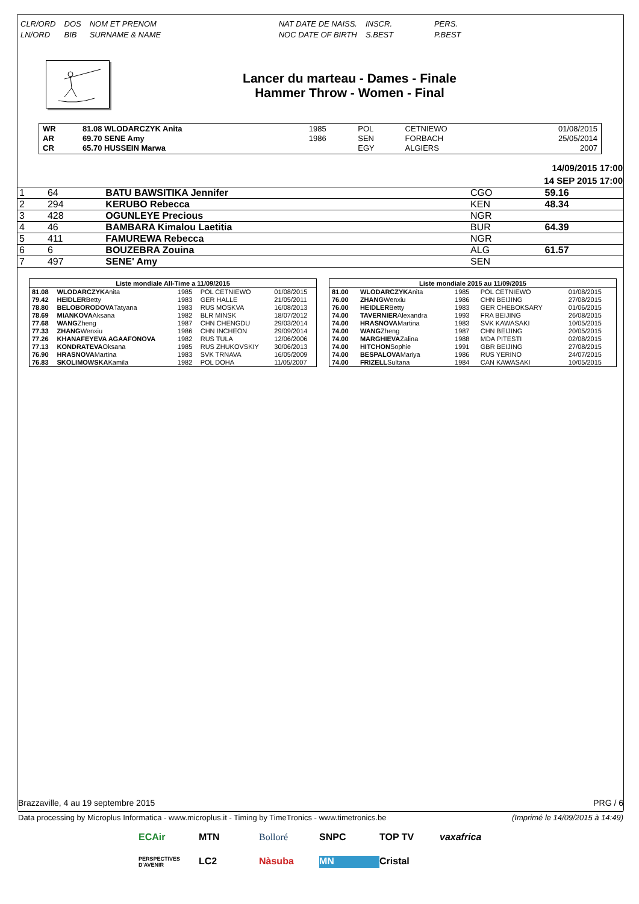| CLR/ORD | DOS | NOM ET PRENOM | NAT DATE DE NAISS. | INSCR. | PERS. |
| LN/ORD | BIB | SURNAME & NAME | NOC DATE OF BIRTH | S.BEST | P.BEST |
Lancer du marteau - Dames - Finale
Hammer Throw - Women - Final
| WR | 81.08 WLODARCZYK Anita | 1985 | POL | CETNIEWO | 01/08/2015 |
| AR | 69.70 SENE Amy | 1986 | SEN | FORBACH | 25/05/2014 |
| CR | 65.70 HUSSEIN Marwa | | EGY | ALGIERS | 2007 |
14/09/2015 17:00
14 SEP 2015 17:00
| 1 | 64 | BATU BAWSITIKA Jennifer | CGO | 59.16 |
| 2 | 294 | KERUBO Rebecca | KEN | 48.34 |
| 3 | 428 | OGUNLEYE Precious | NGR | |
| 4 | 46 | BAMBARA Kimalou Laetitia | BUR | 64.39 |
| 5 | 411 | FAMUREWA Rebecca | NGR | |
| 6 | 6 | BOUZEBRA Zouina | ALG | 61.57 |
| 7 | 497 | SENE' Amy | SEN | |
| Liste mondiale All-Time a 11/09/2015 | | | | |
| --- | --- | --- | --- | --- |
| 81.08 | WLODARCZYK Anita | 1985 | POL CETNIEWO | 01/08/2015 |
| 79.42 | HEIDLER Betty | 1983 | GER HALLE | 21/05/2011 |
| 78.80 | BELOBORODOVA Tatyana | 1983 | RUS MOSKVA | 16/08/2013 |
| 78.69 | MIANKOVA Aksana | 1982 | BLR MINSK | 18/07/2012 |
| 77.68 | WANG Zheng | 1987 | CHN CHENGDU | 29/03/2014 |
| 77.33 | ZHANG Wenxiu | 1986 | CHN INCHEON | 29/09/2014 |
| 77.26 | KHANAFEYEVA AGAAFONOVA | 1982 | RUS TULA | 12/06/2006 |
| 77.13 | KONDRATEVA Oksana | 1985 | RUS ZHUKOVSKIY | 30/06/2013 |
| 76.90 | HRASNOVA Martina | 1983 | SVK TRNAVA | 16/05/2009 |
| 76.83 | SKOLIMOWSKA Kamila | 1982 | POL DOHA | 11/05/2007 |
| Liste mondiale 2015 au 11/09/2015 | | | | |
| --- | --- | --- | --- | --- |
| 81.00 | WLODARCZYK Anita | 1985 | POL CETNIEWO | 01/08/2015 |
| 76.00 | ZHANG Wenxiu | 1986 | CHN BEIJING | 27/08/2015 |
| 76.00 | HEIDLER Betty | 1983 | GER CHEBOKSARY | 01/06/2015 |
| 74.00 | TAVERNIER Alexandra | 1993 | FRA BEIJING | 26/08/2015 |
| 74.00 | HRASNOVA Martina | 1983 | SVK KAWASAKI | 10/05/2015 |
| 74.00 | WANG Zheng | 1987 | CHN BEIJING | 20/05/2015 |
| 74.00 | MARGHIEVA Zalina | 1988 | MDA PITESTI | 02/08/2015 |
| 74.00 | HITCHON Sophie | 1991 | GBR BEIJING | 27/08/2015 |
| 74.00 | BESPALOVA Mariya | 1986 | RUS YERINO | 24/07/2015 |
| 74.00 | FRIZELL Sultana | 1984 | CAN KAWASAKI | 10/05/2015 |
Brazzaville, 4 au 19 septembre 2015 PRG / 6
Data processing by Microplus Informatica - www.microplus.it - Timing by TimeTronics - www.timetronics.be (Imprimé le 14/09/2015 à 14:49)
ECAir MTN Bolloré SNPC TOP TV vaxafrica PERSPECTIVES D'AVENIR LC2 Nàsuba MN Cristal